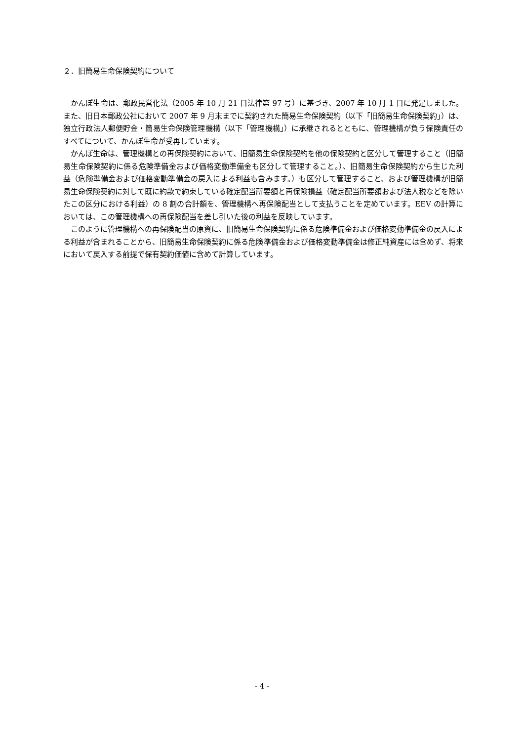２．旧簡易生命保険契約について
かんぽ生命は、郵政民営化法（2005 年 10 月 21 日法律第 97 号）に基づき、2007 年 10 月 1 日に発足しました。また、旧日本郵政公社において 2007 年 9 月末までに契約された簡易生命保険契約（以下「旧簡易生命保険契約」）は、独立行政法人郵便貯金・簡易生命保険管理機構（以下「管理機構」）に承継されるとともに、管理機構が負う保険責任のすべてについて、かんぽ生命が受再しています。
かんぽ生命は、管理機構との再保険契約において、旧簡易生命保険契約を他の保険契約と区分して管理すること（旧簡易生命保険契約に係る危険準備金および価格変動準備金も区分して管理すること。）、旧簡易生命保険契約から生じた利益（危険準備金および価格変動準備金の戻入による利益も含みます。）も区分して管理すること、および管理機構が旧簡易生命保険契約に対して既に約款で約束している確定配当所要額と再保険損益（確定配当所要額および法人税などを除いたこの区分における利益）の 8 割の合計額を、管理機構へ再保険配当として支払うことを定めています。EEV の計算においては、この管理機構への再保険配当を差し引いた後の利益を反映しています。
このように管理機構への再保険配当の原資に、旧簡易生命保険契約に係る危険準備金および価格変動準備金の戻入による利益が含まれることから、旧簡易生命保険契約に係る危険準備金および価格変動準備金は修正純資産には含めず、将来において戻入する前提で保有契約価値に含めて計算しています。
- 4 -